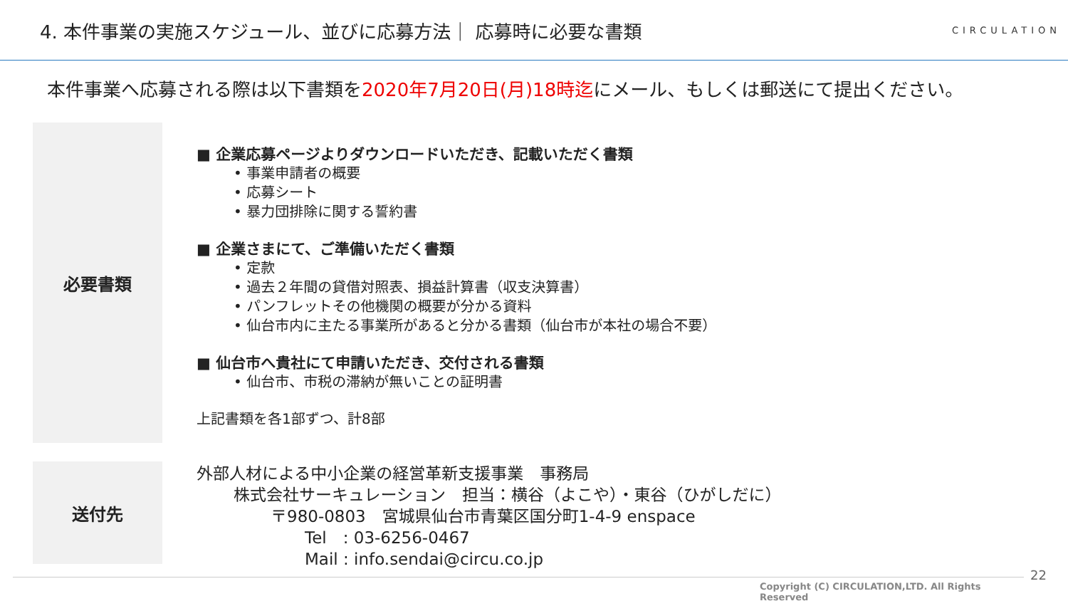4. 本件事業の実施スケジュール、並びに応募方法｜ 応募時に必要な書類
CIRCULATION
本件事業へ応募される際は以下書類を2020年7月20日(月)18時迄にメール、もしくは郵送にて提出ください。
必要書類
■ 企業応募ページよりダウンロードいただき、記載いただく書類
• 事業申請者の概要
• 応募シート
• 暴力団排除に関する誓約書
■ 企業さまにて、ご準備いただく書類
• 定款
• 過去２年間の貸借対照表、損益計算書（収支決算書）
• パンフレットその他機関の概要が分かる資料
• 仙台市内に主たる事業所があると分かる書類（仙台市が本社の場合不要）
■ 仙台市へ貴社にて申請いただき、交付される書類
• 仙台市、市税の滞納が無いことの証明書
上記書類を各1部ずつ、計8部
送付先
外部人材による中小企業の経営革新支援事業　事務局
株式会社サーキュレーション　担当：横谷（よこや）・東谷（ひがしだに）
〒980-0803　宮城県仙台市青葉区国分町1-4-9 enspace
Tel　: 03-6256-0467
Mail : info.sendai@circu.co.jp
22
Copyright (C) CIRCULATION,LTD. All Rights Reserved